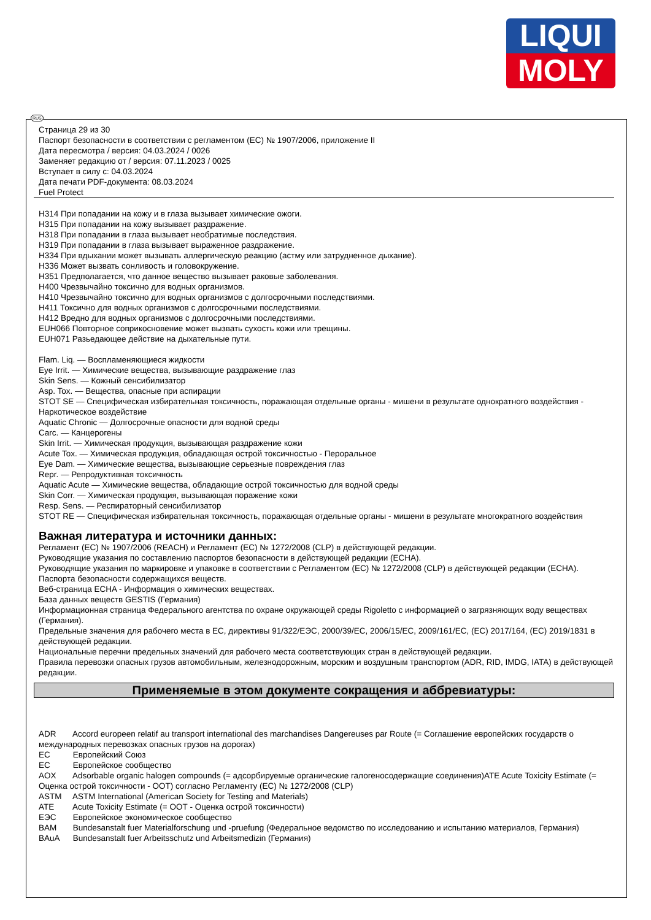LIQUI
MOLY
Страница 29 из 30
Паспорт безопасности в соответствии с регламентом (ЕС) № 1907/2006, приложение II
Дата пересмотра / версия: 04.03.2024 / 0026
Заменяет редакцию от / версия: 07.11.2023 / 0025
Вступает в силу с: 04.03.2024
Дата печати PDF-документа: 08.03.2024
Fuel Protect
H314 При попадании на кожу и в глаза вызывает химические ожоги.
H315 При попадании на кожу вызывает раздражение.
H318 При попадании в глаза вызывает необратимые последствия.
H319 При попадании в глаза вызывает выраженное раздражение.
H334 При вдыхании может вызывать аллергическую реакцию (астму или затрудненное дыхание).
H336 Может вызвать сонливость и головокружение.
H351 Предполагается, что данное вещество вызывает раковые заболевания.
H400 Чрезвычайно токсично для водных организмов.
H410 Чрезвычайно токсично для водных организмов с долгосрочными последствиями.
H411 Токсично для водных организмов с долгосрочными последствиями.
H412 Вредно для водных организмов с долгосрочными последствиями.
EUH066 Повторное соприкосновение может вызвать сухость кожи или трещины.
EUH071 Разьедающее действие на дыхательные пути.
Flam. Liq. — Воспламеняющиеся жидкости
Eye Irrit. — Химические вещества, вызывающие раздражение глаз
Skin Sens. — Кожный сенсибилизатор
Asp. Tox. — Вещества, опасные при аспирации
STOT SE — Специфическая избирательная токсичность, поражающая отдельные органы - мишени в результате однократного воздействия - Наркотическое воздействие
Aquatic Chronic — Долгосрочные опасности для водной среды
Carc. — Канцерогены
Skin Irrit. — Химическая продукция, вызывающая раздражение кожи
Acute Tox. — Химическая продукция, обладающая острой токсичностью - Пероральное
Eye Dam. — Химические вещества, вызывающие серьезные повреждения глаз
Repr. — Репродуктивная токсичность
Aquatic Acute — Химические вещества, обладающие острой токсичностью для водной среды
Skin Corr. — Химическая продукция, вызывающая поражение кожи
Resp. Sens. — Респираторный сенсибилизатор
STOT RE — Специфическая избирательная токсичность, поражающая отдельные органы - мишени в результате многократного воздействия
Важная литература и источники данных:
Регламент (ЕС) № 1907/2006 (REACH) и Регламент (ЕС) № 1272/2008 (CLP) в действующей редакции.
Руководящие указания по составлению паспортов безопасности в действующей редакции (ECHA).
Руководящие указания по маркировке и упаковке в соответствии с Регламентом (ЕС) № 1272/2008 (CLP) в действующей редакции (ECHA).
Паспорта безопасности содержащихся веществ.
Веб-страница ECHA - Информация о химических веществах.
База данных веществ GESTIS (Германия)
Информационная страница Федерального агентства по охране окружающей среды Rigoletto с информацией о загрязняющих воду веществах (Германия).
Предельные значения для рабочего места в ЕС, директивы 91/322/ЕЭС, 2000/39/ЕС, 2006/15/ЕС, 2009/161/ЕС, (ЕС) 2017/164, (ЕС) 2019/1831 в действующей редакции.
Национальные перечни предельных значений для рабочего места соответствующих стран в действующей редакции.
Правила перевозки опасных грузов автомобильным, железнодорожным, морским и воздушным транспортом (ADR, RID, IMDG, IATA) в действующей редакции.
Применяемые в этом документе сокращения и аббревиатуры:
ADR Accord europeen relatif au transport international des marchandises Dangereuses par Route (= Соглашение европейских государств о международных перевозках опасных грузов на дорогах)
ЕС Европейский Союз
ЕС Европейское сообщество
AOX Adsorbable organic halogen compounds (= адсорбируемые органические галогеносодержащие соединения)ATE Acute Toxicity Estimate (= Оценка острой токсичности - ООТ) согласно Регламенту (ЕС) № 1272/2008 (CLP)
ASTM ASTM International (American Society for Testing and Materials)
ATE Acute Toxicity Estimate (= ООТ - Оценка острой токсичности)
ЕЭС Европейское экономическое сообщество
BAM Bundesanstalt fuer Materialforschung und -pruefung (Федеральное ведомство по исследованию и испытанию материалов, Германия)
BAuA Bundesanstalt fuer Arbeitsschutz und Arbeitsmedizin (Германия)
RUS